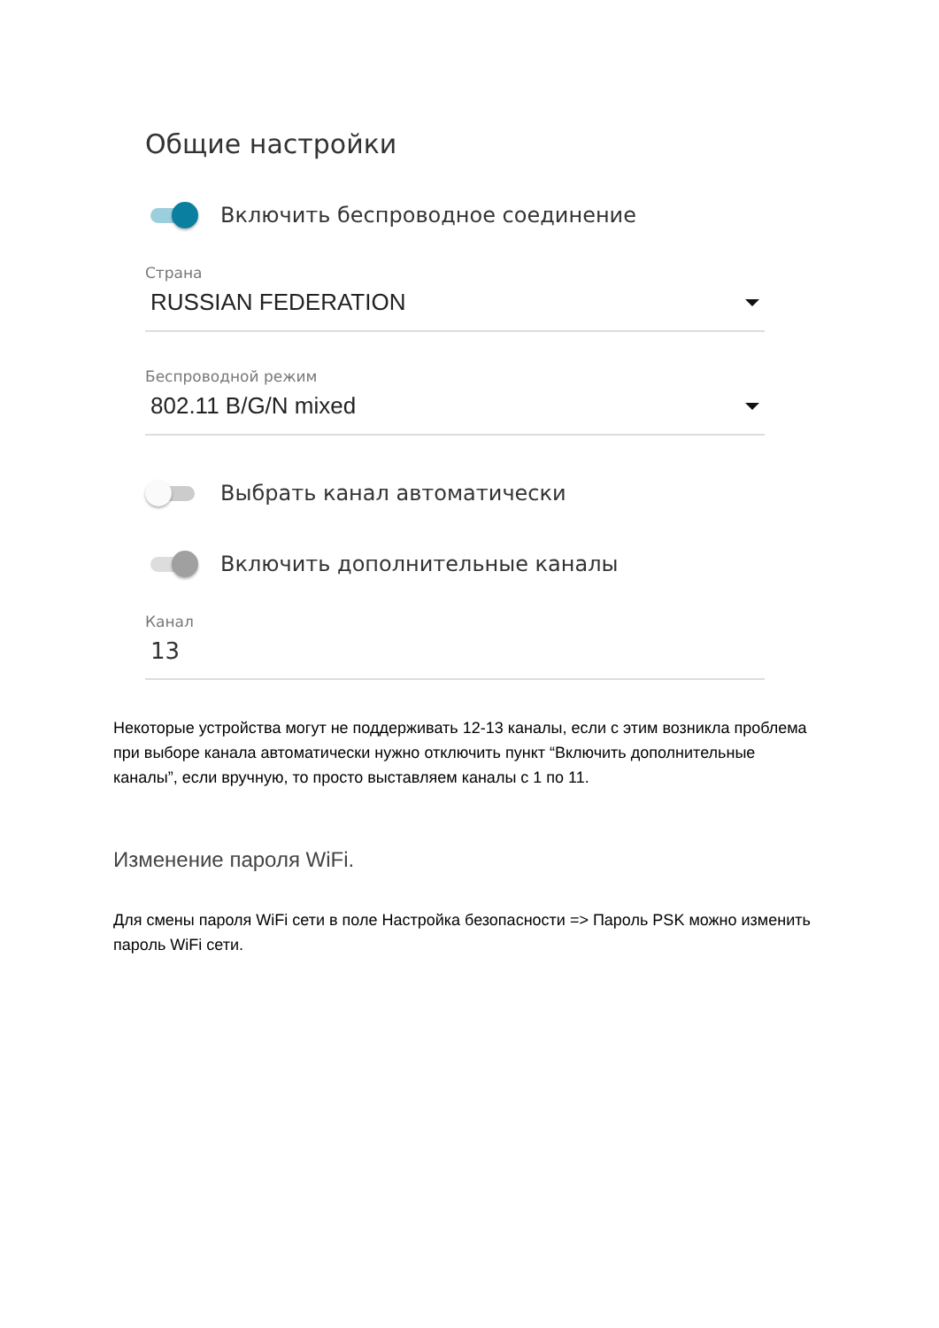Общие настройки
Включить беспроводное соединение
Страна
RUSSIAN FEDERATION
Беспроводной режим
802.11 B/G/N mixed
Выбрать канал автоматически
Включить дополнительные каналы
Канал
13
Некоторые устройства могут не поддерживать 12-13 каналы, если с этим возникла проблема при выборе канала автоматически нужно отключить пункт “Включить дополнительные каналы”, если вручную, то просто выставляем каналы с 1 по 11.
Изменение пароля WiFi.
Для смены пароля WiFi сети в поле Настройка безопасности => Пароль PSK можно изменить пароль WiFi сети.